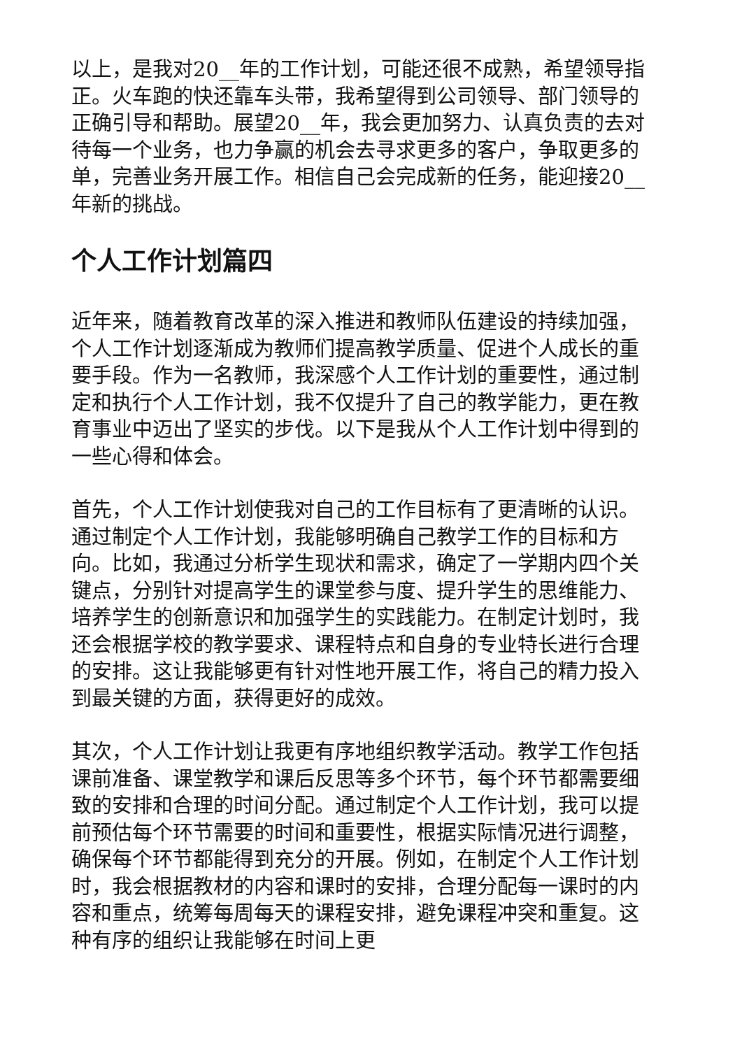以上，是我对20__年的工作计划，可能还很不成熟，希望领导指正。火车跑的快还靠车头带，我希望得到公司领导、部门领导的正确引导和帮助。展望20__年，我会更加努力、认真负责的去对待每一个业务，也力争赢的机会去寻求更多的客户，争取更多的单，完善业务开展工作。相信自己会完成新的任务，能迎接20__年新的挑战。
个人工作计划篇四
近年来，随着教育改革的深入推进和教师队伍建设的持续加强，个人工作计划逐渐成为教师们提高教学质量、促进个人成长的重要手段。作为一名教师，我深感个人工作计划的重要性，通过制定和执行个人工作计划，我不仅提升了自己的教学能力，更在教育事业中迈出了坚实的步伐。以下是我从个人工作计划中得到的一些心得和体会。
首先，个人工作计划使我对自己的工作目标有了更清晰的认识。通过制定个人工作计划，我能够明确自己教学工作的目标和方向。比如，我通过分析学生现状和需求，确定了一学期内四个关键点，分别针对提高学生的课堂参与度、提升学生的思维能力、培养学生的创新意识和加强学生的实践能力。在制定计划时，我还会根据学校的教学要求、课程特点和自身的专业特长进行合理的安排。这让我能够更有针对性地开展工作，将自己的精力投入到最关键的方面，获得更好的成效。
其次，个人工作计划让我更有序地组织教学活动。教学工作包括课前准备、课堂教学和课后反思等多个环节，每个环节都需要细致的安排和合理的时间分配。通过制定个人工作计划，我可以提前预估每个环节需要的时间和重要性，根据实际情况进行调整，确保每个环节都能得到充分的开展。例如，在制定个人工作计划时，我会根据教材的内容和课时的安排，合理分配每一课时的内容和重点，统筹每周每天的课程安排，避免课程冲突和重复。这种有序的组织让我能够在时间上更